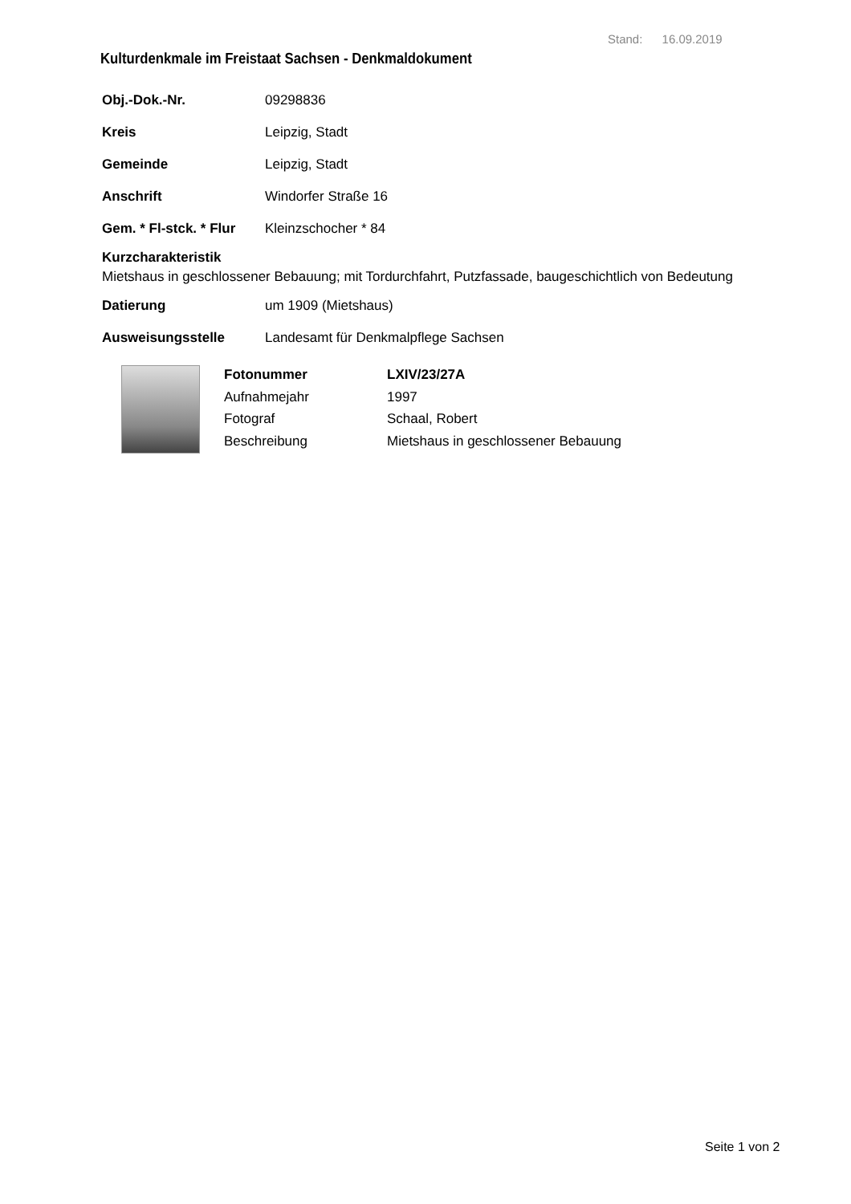Stand: 16.09.2019
Kulturdenkmale im Freistaat Sachsen - Denkmaldokument
Obj.-Dok.-Nr. 09298836
Kreis Leipzig, Stadt
Gemeinde Leipzig, Stadt
Anschrift Windorfer Straße 16
Gem. * Fl-stck. * Flur Kleinzschocher * 84
Kurzcharakteristik
Mietshaus in geschlossener Bebauung; mit Tordurchfahrt, Putzfassade, baugeschichtlich von Bedeutung
Datierung um 1909 (Mietshaus)
Ausweisungsstelle Landesamt für Denkmalpflege Sachsen
Fotonummer LXIV/23/27A Aufnahmejahr 1997 Fotograf Schaal, Robert Beschreibung Mietshaus in geschlossener Bebauung
Seite 1 von 2